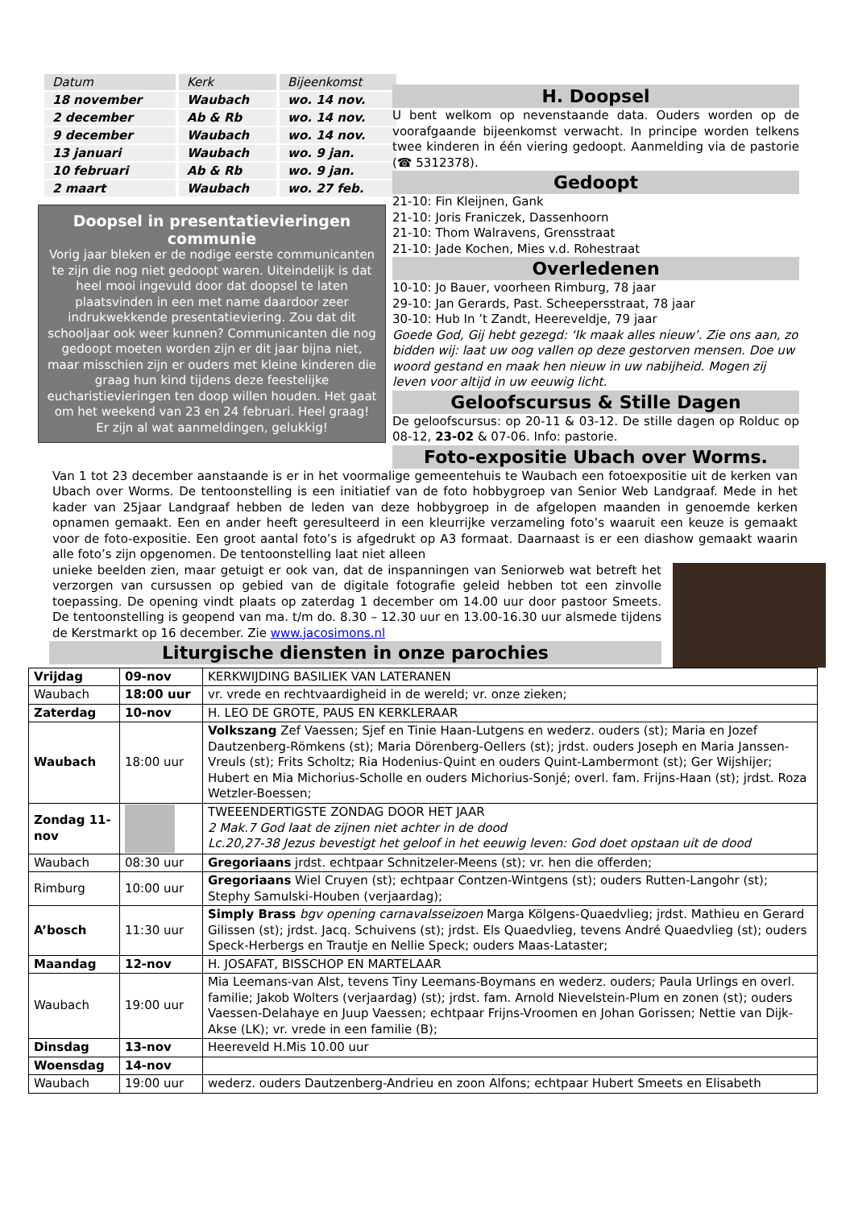| Datum | Kerk | Bijeenkomst |
| --- | --- | --- |
| 18 november | Waubach | wo. 14 nov. |
| 2 december | Ab & Rb | wo. 14 nov. |
| 9 december | Waubach | wo. 14 nov. |
| 13 januari | Waubach | wo. 9 jan. |
| 10 februari | Ab & Rb | wo. 9 jan. |
| 2 maart | Waubach | wo. 27 feb. |
Doopsel in presentatievieringen communie
Vorig jaar bleken er de nodige eerste communicanten te zijn die nog niet gedoopt waren. Uiteindelijk is dat heel mooi ingevuld door dat doopsel te laten plaatsvinden in een met name daardoor zeer indrukwekkende presentatieviering. Zou dat dit schooljaar ook weer kunnen? Communicanten die nog gedoopt moeten worden zijn er dit jaar bijna niet, maar misschien zijn er ouders met kleine kinderen die graag hun kind tijdens deze feestelijke eucharistievieringen ten doop willen houden. Het gaat om het weekend van 23 en 24 februari. Heel graag! Er zijn al wat aanmeldingen, gelukkig!
H. Doopsel
U bent welkom op nevenstaande data. Ouders worden op de voorafgaande bijeenkomst verwacht. In principe worden telkens twee kinderen in één viering gedoopt. Aanmelding via de pastorie (☎ 5312378).
Gedoopt
21-10: Fin Kleijnen, Gank
21-10: Joris Franiczek, Dassenhoorn
21-10: Thom Walravens, Grensstraat
21-10: Jade Kochen, Mies v.d. Rohestraat
Overledenen
10-10: Jo Bauer, voorheen Rimburg, 78 jaar
29-10: Jan Gerards, Past. Scheepersstraat, 78 jaar
30-10: Hub In ’t Zandt, Heereveldje, 79 jaar
Goede God, Gij hebt gezegd: ‘Ik maak alles nieuw’. Zie ons aan, zo bidden wij: laat uw oog vallen op deze gestorven mensen. Doe uw woord gestand en maak hen nieuw in uw nabijheid. Mogen zij leven voor altijd in uw eeuwig licht.
Geloofscursus & Stille Dagen
De geloofscursus: op 20-11 & 03-12. De stille dagen op Rolduc op 08-12, 23-02 & 07-06. Info: pastorie.
Foto-expositie Ubach over Worms.
Van 1 tot 23 december aanstaande is er in het voormalige gemeentehuis te Waubach een fotoexpositie uit de kerken van Ubach over Worms. De tentoonstelling is een initiatief van de foto hobbygroep van Senior Web Landgraaf. Mede in het kader van 25jaar Landgraaf hebben de leden van deze hobbygroep in de afgelopen maanden in genoemde kerken opnamen gemaakt. Een en ander heeft geresulteerd in een kleurrijke verzameling foto’s waaruit een keuze is gemaakt voor de foto-expositie. Een groot aantal foto’s is afgedrukt op A3 formaat. Daarnaast is er een diashow gemaakt waarin alle foto’s zijn opgenomen. De tentoonstelling laat niet alleen
unieke beelden zien, maar getuigt er ook van, dat de inspanningen van Seniorweb wat betreft het verzorgen van cursussen op gebied van de digitale fotografie geleid hebben tot een zinvolle toepassing. De opening vindt plaats op zaterdag 1 december om 14.00 uur door pastoor Smeets. De tentoonstelling is geopend van ma. t/m do. 8.30 – 12.30 uur en 13.00-16.30 uur alsmede tijdens de Kerstmarkt op 16 december. Zie www.jacosimons.nl
Liturgische diensten in onze parochies
| Vrijdag | 09-nov | KERKWIJDING BASILIEK VAN LATERANEN |
| Waubach | 18:00 uur | vr. vrede en rechtvaardigheid in de wereld; vr. onze zieken; |
| Zaterdag | 10-nov | H. LEO DE GROTE, PAUS EN KERKLERAAR |
| Waubach | 18:00 uur | Volkszang Zef Vaessen; Sjef en Tinie Haan-Lutgens en wederz. ouders (st); Maria en Jozef Dautzenberg-Römkens (st); Maria Dörenberg-Oellers (st); jrdst. ouders Joseph en Maria Janssen-Vreuls (st); Frits Scholtz; Ria Hodenius-Quint en ouders Quint-Lambermont (st); Ger Wijshijer; Hubert en Mia Michorius-Scholle en ouders Michorius-Sonjé; overl. fam. Frijns-Haan (st); jrdst. Roza Wetzler-Boessen; |
| Zondag 11-nov | | TWEEENDERTIGSTE ZONDAG DOOR HET JAAR 2 Mak.7 God laat de zijnen niet achter in de dood Lc.20,27-38 Jezus bevestigt het geloof in het eeuwig leven: God doet opstaan uit de dood |
| Waubach | 08:30 uur | Gregoriaans jrdst. echtpaar Schnitzeler-Meens (st); vr. hen die offerden; |
| Rimburg | 10:00 uur | Gregoriaans Wiel Cruyen (st); echtpaar Contzen-Wintgens (st); ouders Rutten-Langohr (st); Stephy Samulski-Houben (verjaardag); |
| A’bosch | 11:30 uur | Simply Brass bgv opening carnavalsseizoen Marga Kölgens-Quaedvlieg; jrdst. Mathieu en Gerard Gilissen (st); jrdst. Jacq. Schuivens (st); jrdst. Els Quaedvlieg, tevens André Quaedvlieg (st); ouders Speck-Herbergs en Trautje en Nellie Speck; ouders Maas-Lataster; |
| Maandag | 12-nov | H. JOSAFAT, BISSCHOP EN MARTELAAR |
| Waubach | 19:00 uur | Mia Leemans-van Alst, tevens Tiny Leemans-Boymans en wederz. ouders; Paula Urlings en overl. familie; Jakob Wolters (verjaardag) (st); jrdst. fam. Arnold Nievelstein-Plum en zonen (st); ouders Vaessen-Delahaye en Juup Vaessen; echtpaar Frijns-Vroomen en Johan Gorissen; Nettie van Dijk-Akse (LK); vr. vrede in een familie (B); |
| Dinsdag | 13-nov | Heereveld H.Mis 10.00 uur |
| Woensdag | 14-nov | |
| Waubach | 19:00 uur | wederz. ouders Dautzenberg-Andrieu en zoon Alfons; echtpaar Hubert Smeets en Elisabeth |